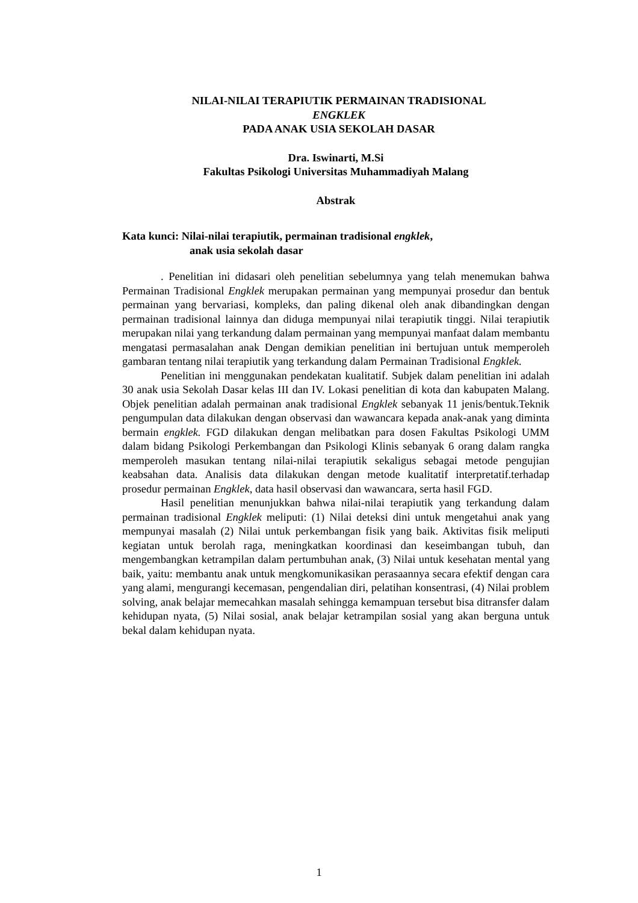NILAI-NILAI TERAPIUTIK PERMAINAN TRADISIONAL
ENGKLEK
PADA ANAK USIA SEKOLAH DASAR
Dra. Iswinarti, M.Si
Fakultas Psikologi Universitas Muhammadiyah Malang
Abstrak
Kata kunci: Nilai-nilai terapiutik, permainan tradisional engklek,
anak usia sekolah dasar
. Penelitian ini didasari oleh penelitian sebelumnya yang telah menemukan bahwa Permainan Tradisional Engklek merupakan permainan yang mempunyai prosedur dan bentuk permainan yang bervariasi, kompleks, dan paling dikenal oleh anak dibandingkan dengan permainan tradisional lainnya dan diduga mempunyai nilai terapiutik tinggi. Nilai terapiutik merupakan nilai yang terkandung dalam permainan yang mempunyai manfaat dalam membantu mengatasi permasalahan anak Dengan demikian penelitian ini bertujuan untuk memperoleh gambaran tentang nilai terapiutik yang terkandung dalam Permainan Tradisional Engklek.
Penelitian ini menggunakan pendekatan kualitatif. Subjek dalam penelitian ini adalah 30 anak usia Sekolah Dasar kelas III dan IV. Lokasi penelitian di kota dan kabupaten Malang. Objek penelitian adalah permainan anak tradisional Engklek sebanyak 11 jenis/bentuk.Teknik pengumpulan data dilakukan dengan observasi dan wawancara kepada anak-anak yang diminta bermain engklek. FGD dilakukan dengan melibatkan para dosen Fakultas Psikologi UMM dalam bidang Psikologi Perkembangan dan Psikologi Klinis sebanyak 6 orang dalam rangka memperoleh masukan tentang nilai-nilai terapiutik sekaligus sebagai metode pengujian keabsahan data. Analisis data dilakukan dengan metode kualitatif interpretatif.terhadap prosedur permainan Engklek, data hasil observasi dan wawancara, serta hasil FGD.
Hasil penelitian menunjukkan bahwa nilai-nilai terapiutik yang terkandung dalam permainan tradisional Engklek meliputi: (1) Nilai deteksi dini untuk mengetahui anak yang mempunyai masalah (2) Nilai untuk perkembangan fisik yang baik. Aktivitas fisik meliputi kegiatan untuk berolah raga, meningkatkan koordinasi dan keseimbangan tubuh, dan mengembangkan ketrampilan dalam pertumbuhan anak, (3) Nilai untuk kesehatan mental yang baik, yaitu: membantu anak untuk mengkomunikasikan perasaannya secara efektif dengan cara yang alami, mengurangi kecemasan, pengendalian diri, pelatihan konsentrasi, (4) Nilai problem solving, anak belajar memecahkan masalah sehingga kemampuan tersebut bisa ditransfer dalam kehidupan nyata, (5) Nilai sosial, anak belajar ketrampilan sosial yang akan berguna untuk bekal dalam kehidupan nyata.
1